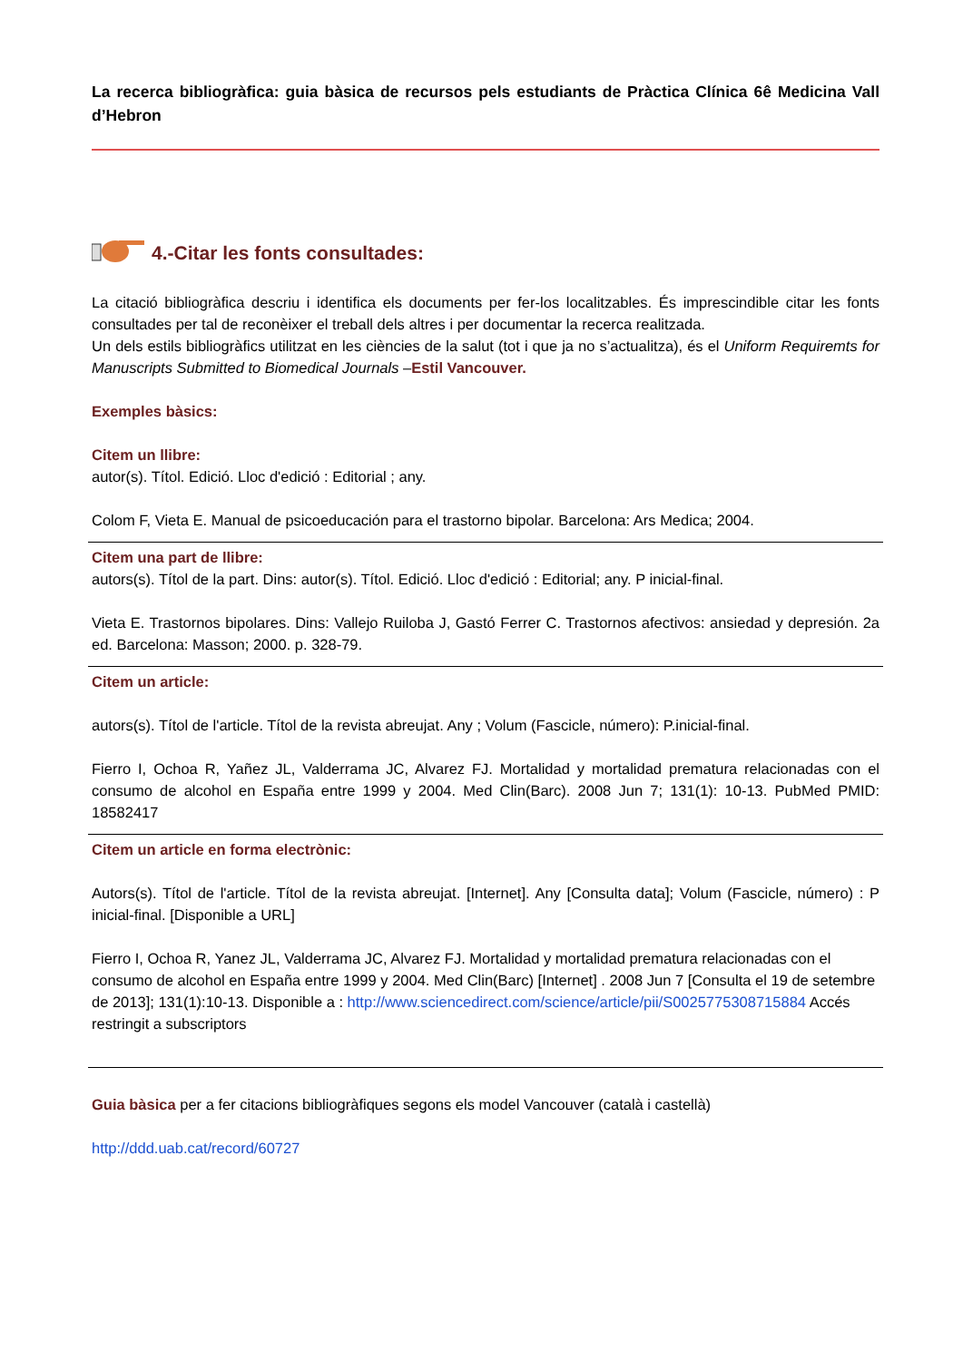La recerca bibliogràfica: guia bàsica de recursos pels estudiants de Pràctica Clínica 6ê Medicina Vall d’Hebron
4.-Citar les fonts consultades:
La citació bibliogràfica descriu i identifica els documents per fer-los localitzables. És imprescindible citar les fonts consultades per tal de reconèixer el treball dels altres i per documentar la recerca realitzada.
Un dels estils bibliogràfics utilitzat en les ciències de la salut (tot i que ja no s’actualitza), és el Uniform Requiremts for Manuscripts Submitted to Biomedical Journals –Estil Vancouver.
Exemples bàsics:
Citem un llibre:
autor(s). Títol. Edició. Lloc d'edició : Editorial ; any.
Colom F, Vieta E. Manual de psicoeducación para el trastorno bipolar. Barcelona: Ars Medica; 2004.
Citem una part de llibre:
autors(s). Títol de la part. Dins: autor(s). Títol. Edició. Lloc d'edició : Editorial; any. P inicial-final.
Vieta E. Trastornos bipolares. Dins: Vallejo Ruiloba J, Gastó Ferrer C. Trastornos afectivos: ansiedad y depresión. 2a ed. Barcelona: Masson; 2000. p. 328-79.
Citem un article:
autors(s). Títol de l'article. Títol de la revista abreujat. Any ; Volum (Fascicle, número): P.inicial-final.
Fierro I, Ochoa R, Yañez JL, Valderrama JC, Alvarez FJ. Mortalidad y mortalidad prematura relacionadas con el consumo de alcohol en España entre 1999 y 2004. Med Clin(Barc). 2008 Jun 7; 131(1): 10-13. PubMed PMID: 18582417
Citem un article en forma electrònic:
Autors(s). Títol de l'article. Títol de la revista abreujat. [Internet]. Any [Consulta data]; Volum (Fascicle, número) : P inicial-final. [Disponible a URL]
Fierro I, Ochoa R, Yanez JL, Valderrama JC, Alvarez FJ. Mortalidad y mortalidad prematura relacionadas con el consumo de alcohol en España entre 1999 y 2004. Med Clin(Barc) [Internet] . 2008 Jun 7 [Consulta el 19 de setembre de 2013]; 131(1):10-13. Disponible a : http://www.sciencedirect.com/science/article/pii/S0025775308715884 Accés restringit a subscriptors
Guia bàsica per a fer citacions bibliogràfiques segons els model Vancouver (català i castellà)
http://ddd.uab.cat/record/60727